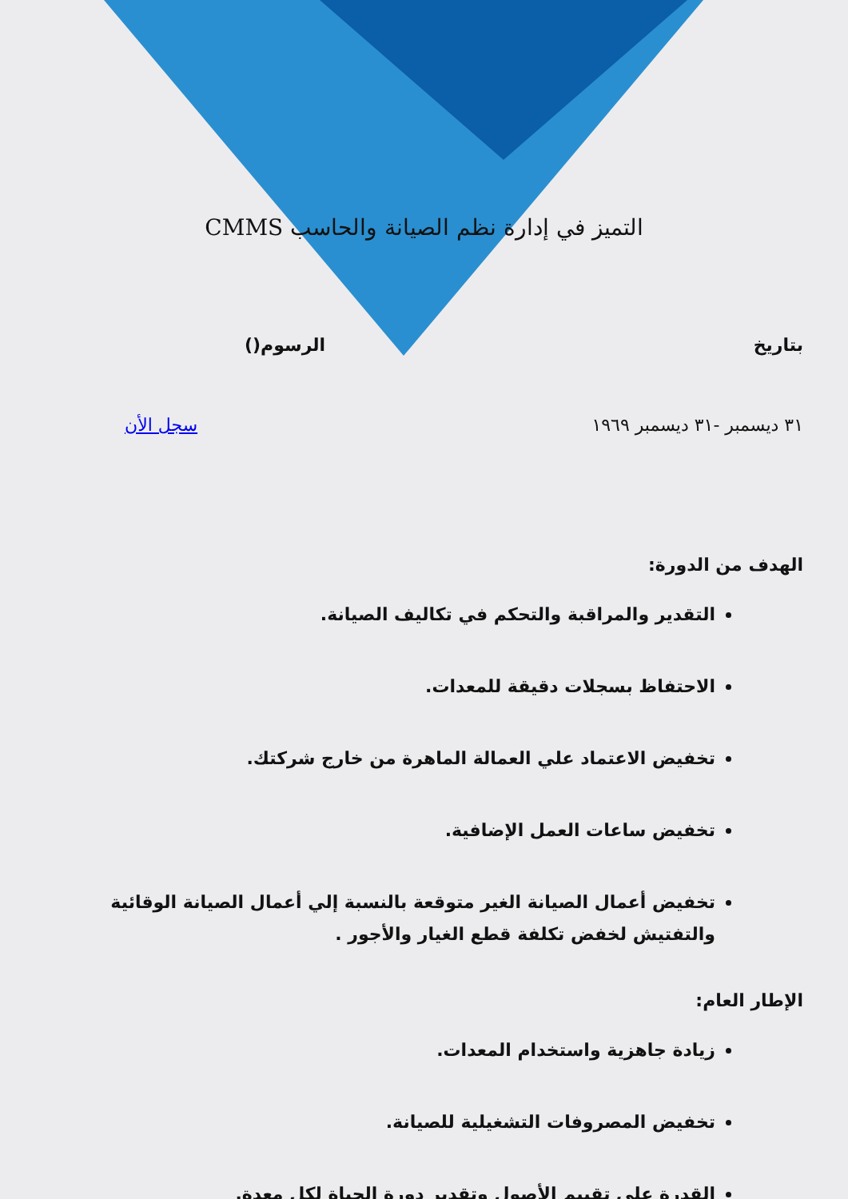التميز في إدارة نظم الصيانة والحاسب CMMS
بتاريخ الرسوم()
٣١ ديسمبر -٣١ ديسمبر ١٩٦٩ سجل الأن
الهدف من الدورة:
التقدير والمراقبة والتحكم في تكاليف الصيانة.
الاحتفاظ بسجلات دقيقة للمعدات.
تخفيض الاعتماد علي العمالة الماهرة من خارج شركتك.
تخفيض ساعات العمل الإضافية.
تخفيض أعمال الصيانة الغير متوقعة بالنسبة إلي أعمال الصيانة الوقائية والتفتيش لخفض تكلفة قطع الغيار والأجور .
الإطار العام:
زيادة جاهزية واستخدام المعدات.
تخفيض المصروفات التشغيلية للصيانة.
القدرة علي تقييم الأصول وتقدير دورة الحياة لكل معدة.